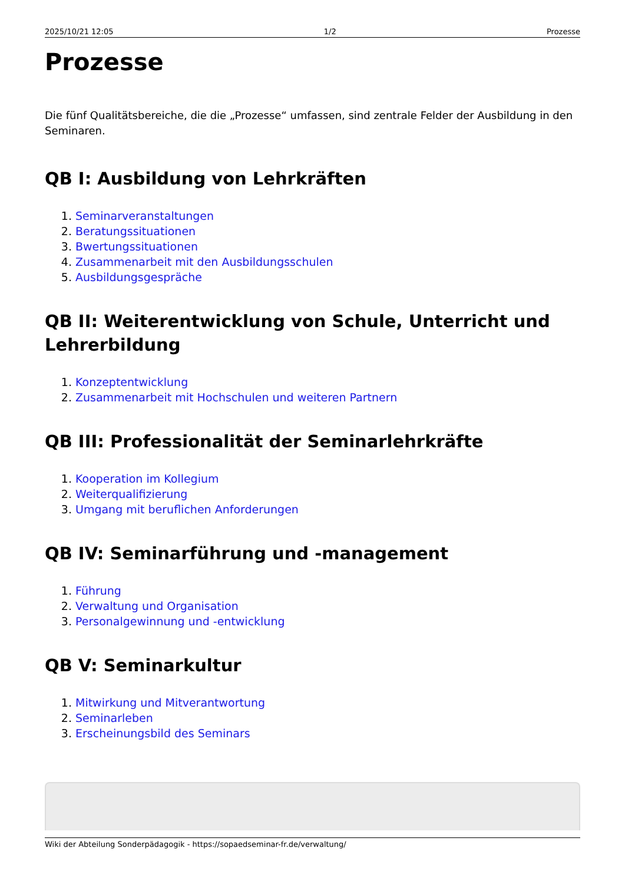2025/10/21 12:05 1/2 Prozesse
Prozesse
Die fünf Qualitätsbereiche, die die „Prozesse“ umfassen, sind zentrale Felder der Ausbildung in den Seminaren.
QB I: Ausbildung von Lehrkräften
1. Seminarveranstaltungen
2. Beratungssituationen
3. Bwertungssituationen
4. Zusammenarbeit mit den Ausbildungsschulen
5. Ausbildungsgespräche
QB II: Weiterentwicklung von Schule, Unterricht und Lehrerbildung
1. Konzeptentwicklung
2. Zusammenarbeit mit Hochschulen und weiteren Partnern
QB III: Professionalität der Seminarlehrkräfte
1. Kooperation im Kollegium
2. Weiterqualifizierung
3. Umgang mit beruflichen Anforderungen
QB IV: Seminarführung und -management
1. Führung
2. Verwaltung und Organisation
3. Personalgewinnung und -entwicklung
QB V: Seminarkultur
1. Mitwirkung und Mitverantwortung
2. Seminarleben
3. Erscheinungsbild des Seminars
Wiki der Abteilung Sonderpädagogik - https://sopaedseminar-fr.de/verwaltung/